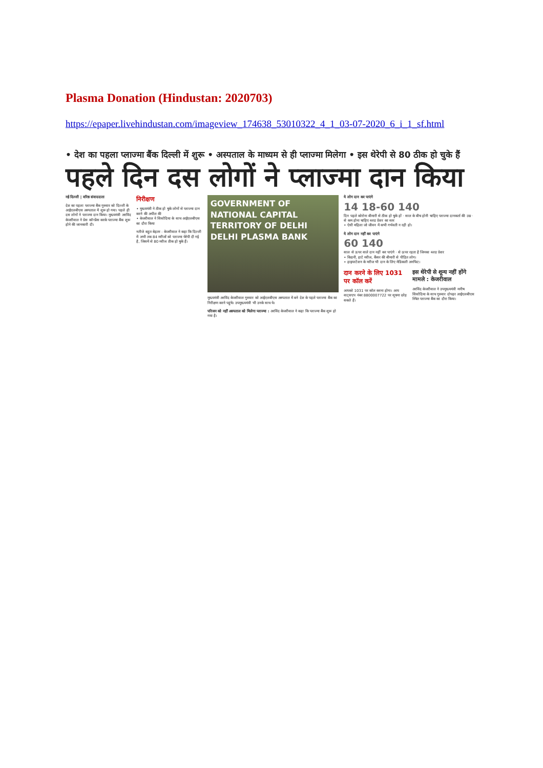Plasma Donation (Hindustan: 2020703)
https://epaper.livehindustan.com/imageview_174638_53010322_4_1_03-07-2020_6_i_1_sf.html
• देश का पहला प्लाज्मा बैंक दिल्ली में शुरू • अस्पताल के माध्यम से ही प्लाज्मा मिलेगा • इस थेरेपी से 80 ठीक हो चुके हैं
पहले दिन दस लोगों ने प्लाज्मा दान किया
नई दिल्ली | वरिष्ठ संवाददाता
देश का पहला प्लाज्मा बैंक गुरुवार को दिल्ली के आईएलबीएस अस्पताल में शुरू हो गया। पहले ही दस लोगों ने प्लाज्मा दान किया। मुख्यमंत्री अरविंद केजरीवाल ने प्रेस कॉन्फ्रेंस करके प्लाज्मा बैंक शुरू होने की जानकारी दी।
निरीक्षण
• मुख्यमंत्री ने ठीक हो चुके लोगों से प्लाज्मा दान करने की अपील की
• केजरीवाल ने सिसोदिया के साथ आईएलबीएस का दौरा किया
नतीजे बहुत बेहतर : केजरीवाल ने कहा कि दिल्ली में अभी तक 84 मरीजों को प्लाज्मा थेरेपी दी गई है, जिसमें से 80 मरीज ठीक हो चुके हैं।
GOVERNMENT OF NATIONAL CAPITAL TERRITORY OF DELHI
DELHI PLASMA BANK
मुख्यमंत्री अरविंद केजरीवाल गुरुवार को आईएलबीएस अस्पताल में बने देश के पहले प्लाज्मा बैंक का निरीक्षण करने पहुंचे। उपमुख्यमंत्री भी उनके साथ थे।
परिजन को नहीं अस्पताल को मिलेगा प्लाज्मा : अरविंद केजरीवाल ने कहा कि प्लाज्मा बैंक शुरू हो गया है।
ये लोग दान कर पाएंगे
14 18-60 140
दिन पहले कोरोना बीमारी से ठीक हो चुके हों · साल के बीच होनी चाहिए प्लाज्मा दानकर्ता की उम्र · से कम होना चाहिए ब्लड प्रेशर का स्तर
• ऐसी महिला जो जीवन में कभी गर्भवती न रही हो।
ये लोग दान नहीं कर पाएंगे
60 140
साल से ऊपर वाले दान नहीं कर पाएंगे · से ऊपर रहता है जिनका ब्लड प्रेशर
• किडनी, हार्ट मरीज, कैंसर की बीमारी से पीड़ित लोग।
• हाइपरटेंशन के मरीज भी दान के लिए मेडिकली अनफिट।
दान करने के लिए 1031 पर कॉल करें
आपको 1031 पर कॉल करना होगा। आप वाट्सएप नंबर 8800007722 पर सूचना छोड़ सकते हैं।
इस थेरेपी से शून्य नहीं होंगे मामले : केजरीवाल
अरविंद केजरीवाल ने उपमुख्यमंत्री मनीष सिसोदिया के साथ गुरुवार दोपहर आईएलबीएस स्थित प्लाज्मा बैंक का दौरा किया।